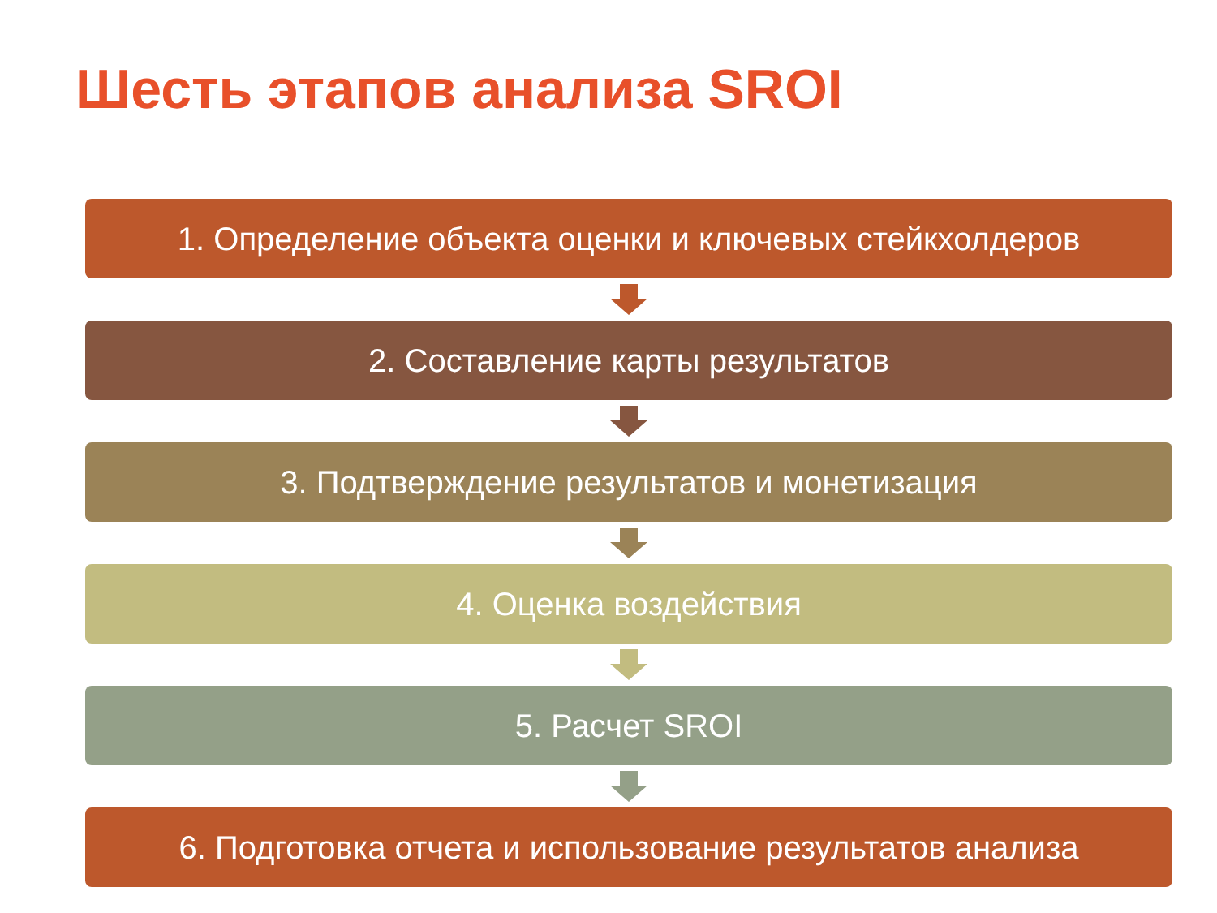Шесть этапов анализа SROI
1. Определение объекта оценки и ключевых стейкхолдеров
2. Составление карты результатов
3. Подтверждение результатов и монетизация
4. Оценка воздействия
5. Расчет SROI
6. Подготовка отчета и использование результатов анализа